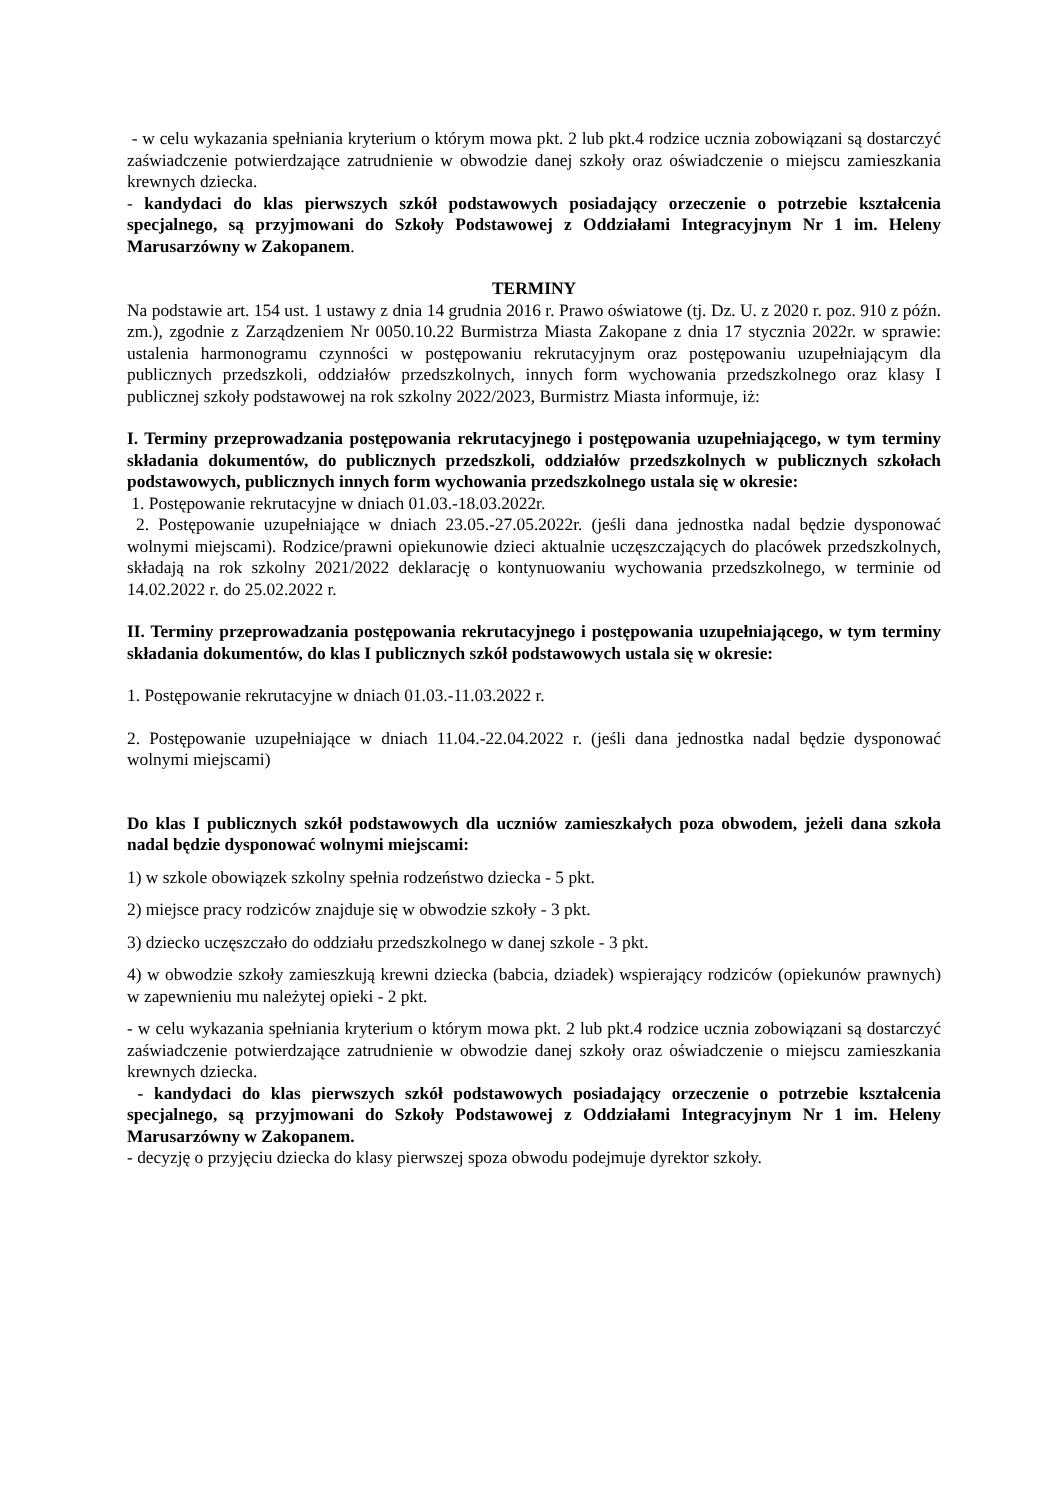- w celu wykazania spełniania kryterium o którym mowa pkt. 2 lub pkt.4 rodzice ucznia zobowiązani są dostarczyć zaświadczenie potwierdzające zatrudnienie w obwodzie danej szkoły oraz oświadczenie o miejscu zamieszkania krewnych dziecka.
- kandydaci do klas pierwszych szkół podstawowych posiadający orzeczenie o potrzebie kształcenia specjalnego, są przyjmowani do Szkoły Podstawowej z Oddziałami Integracyjnym Nr 1 im. Heleny Marusarzówny w Zakopanem.
TERMINY
Na podstawie art. 154 ust. 1 ustawy z dnia 14 grudnia 2016 r. Prawo oświatowe (tj. Dz. U. z 2020 r. poz. 910 z późn. zm.), zgodnie z Zarządzeniem Nr 0050.10.22 Burmistrza Miasta Zakopane z dnia 17 stycznia 2022r. w sprawie: ustalenia harmonogramu czynności w postępowaniu rekrutacyjnym oraz postępowaniu uzupełniającym dla publicznych przedszkoli, oddziałów przedszkolnych, innych form wychowania przedszkolnego oraz klasy I publicznej szkoły podstawowej na rok szkolny 2022/2023, Burmistrz Miasta informuje, iż:
I. Terminy przeprowadzania postępowania rekrutacyjnego i postępowania uzupełniającego, w tym terminy składania dokumentów, do publicznych przedszkoli, oddziałów przedszkolnych w publicznych szkołach podstawowych, publicznych innych form wychowania przedszkolnego ustala się w okresie:
1. Postępowanie rekrutacyjne w dniach 01.03.-18.03.2022r.
2. Postępowanie uzupełniające w dniach 23.05.-27.05.2022r. (jeśli dana jednostka nadal będzie dysponować wolnymi miejscami). Rodzice/prawni opiekunowie dzieci aktualnie uczęszczających do placówek przedszkolnych, składają na rok szkolny 2021/2022 deklarację o kontynuowaniu wychowania przedszkolnego, w terminie od 14.02.2022 r. do 25.02.2022 r.
II. Terminy przeprowadzania postępowania rekrutacyjnego i postępowania uzupełniającego, w tym terminy składania dokumentów, do klas I publicznych szkół podstawowych ustala się w okresie:
1. Postępowanie rekrutacyjne w dniach 01.03.-11.03.2022 r.
2. Postępowanie uzupełniające w dniach 11.04.-22.04.2022 r. (jeśli dana jednostka nadal będzie dysponować wolnymi miejscami)
Do klas I publicznych szkół podstawowych dla uczniów zamieszkałych poza obwodem, jeżeli dana szkoła nadal będzie dysponować wolnymi miejscami:
1) w szkole obowiązek szkolny spełnia rodzeństwo dziecka - 5 pkt.
2) miejsce pracy rodziców znajduje się w obwodzie szkoły - 3 pkt.
3) dziecko uczęszczało do oddziału przedszkolnego w danej szkole - 3 pkt.
4) w obwodzie szkoły zamieszkują krewni dziecka (babcia, dziadek) wspierający rodziców (opiekunów prawnych) w zapewnieniu mu należytej opieki - 2 pkt.
- w celu wykazania spełniania kryterium o którym mowa pkt. 2 lub pkt.4 rodzice ucznia zobowiązani są dostarczyć zaświadczenie potwierdzające zatrudnienie w obwodzie danej szkoły oraz oświadczenie o miejscu zamieszkania krewnych dziecka.
- kandydaci do klas pierwszych szkół podstawowych posiadający orzeczenie o potrzebie kształcenia specjalnego, są przyjmowani do Szkoły Podstawowej z Oddziałami Integracyjnym Nr 1 im. Heleny Marusarzówny w Zakopanem.
- decyzję o przyjęciu dziecka do klasy pierwszej spoza obwodu podejmuje dyrektor szkoły.